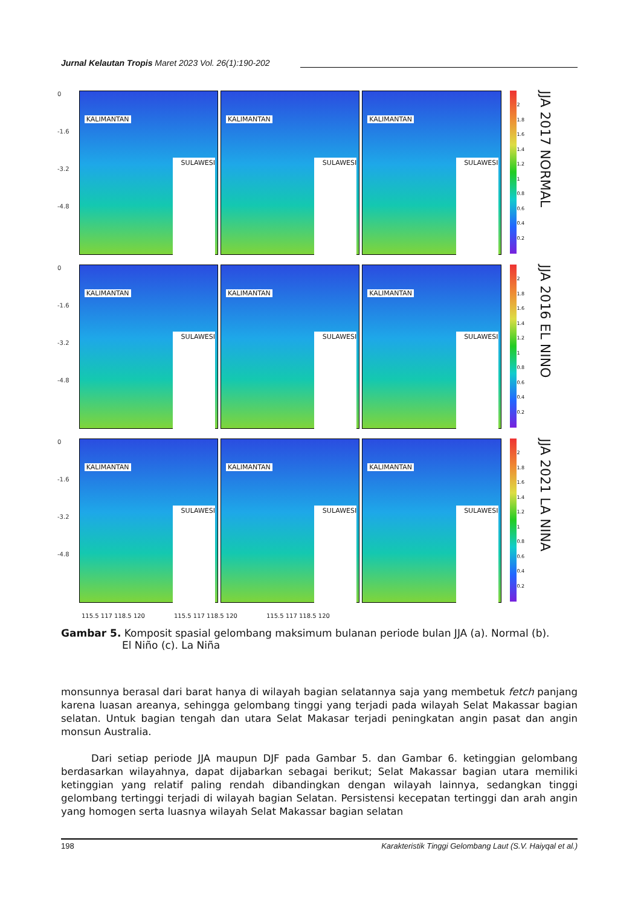Jurnal Kelautan Tropis Maret 2023 Vol. 26(1):190-202
0
-1.6
-3.2
-4.8
KALIMANTAN
SULAWESI
KALIMANTAN
SULAWESI
KALIMANTAN
SULAWESI
2
1.8
1.6
1.4
1.2
1
0.8
0.6
0.4
0.2
JJA 2017 NORMAL
0
-1.6
-3.2
-4.8
KALIMANTAN
SULAWESI
KALIMANTAN
SULAWESI
KALIMANTAN
SULAWESI
2
1.8
1.6
1.4
1.2
1
0.8
0.6
0.4
0.2
JJA 2016 EL NINO
0
-1.6
-3.2
-4.8
KALIMANTAN
SULAWESI
KALIMANTAN
SULAWESI
KALIMANTAN
SULAWESI
2
1.8
1.6
1.4
1.2
1
0.8
0.6
0.4
0.2
JJA 2021 LA NINA
115.5 117 118.5 120 115.5 117 118.5 120 115.5 117 118.5 120
Gambar 5. Komposit spasial gelombang maksimum bulanan periode bulan JJA (a). Normal (b).
El Niño (c). La Niña
monsunnya berasal dari barat hanya di wilayah bagian selatannya saja yang membetuk fetch panjang karena luasan areanya, sehingga gelombang tinggi yang terjadi pada wilayah Selat Makassar bagian selatan. Untuk bagian tengah dan utara Selat Makasar terjadi peningkatan angin pasat dan angin monsun Australia.
Dari setiap periode JJA maupun DJF pada Gambar 5. dan Gambar 6. ketinggian gelombang berdasarkan wilayahnya, dapat dijabarkan sebagai berikut; Selat Makassar bagian utara memiliki ketinggian yang relatif paling rendah dibandingkan dengan wilayah lainnya, sedangkan tinggi gelombang tertinggi terjadi di wilayah bagian Selatan. Persistensi kecepatan tertinggi dan arah angin yang homogen serta luasnya wilayah Selat Makassar bagian selatan
198 Karakteristik Tinggi Gelombang Laut (S.V. Haiyqal et al.)